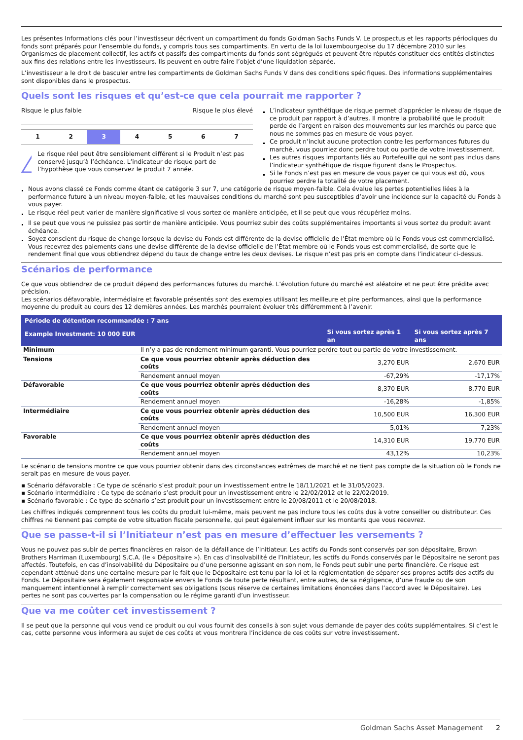Les présentes Informations clés pour l’investisseur décrivent un compartiment du fonds Goldman Sachs Funds V. Le prospectus et les rapports périodiques du fonds sont préparés pour l’ensemble du fonds, y compris tous ses compartiments. En vertu de la loi luxembourgeoise du 17 décembre 2010 sur les Organismes de placement collectif, les actifs et passifs des compartiments du fonds sont ségrégués et peuvent être réputés constituer des entités distinctes aux fins des relations entre les investisseurs. Ils peuvent en outre faire l’objet d’une liquidation séparée.
L’investisseur a le droit de basculer entre les compartiments de Goldman Sachs Funds V dans des conditions spécifiques. Des informations supplémentaires sont disponibles dans le prospectus.
Quels sont les risques et qu’est-ce que cela pourrait me rapporter ?
Risque le plus faible Risque le plus élevé
1 2 3 4 5 6 7
!
Le risque réel peut être sensiblement différent si le Produit n’est pas conservé jusqu’à l’échéance. L’indicateur de risque part de l’hypothèse que vous conservez le produit 7 année.
L’indicateur synthétique de risque permet d’apprécier le niveau de risque de ce produit par rapport à d’autres. Il montre la probabilité que le produit perde de l’argent en raison des mouvements sur les marchés ou parce que nous ne sommes pas en mesure de vous payer.
Ce produit n’inclut aucune protection contre les performances futures du marché, vous pourriez donc perdre tout ou partie de votre investissement.
Les autres risques importants liés au Portefeuille qui ne sont pas inclus dans l’indicateur synthétique de risque figurent dans le Prospectus.
Si le Fonds n’est pas en mesure de vous payer ce qui vous est dû, vous pourriez perdre la totalité de votre placement.
Nous avons classé ce Fonds comme étant de catégorie 3 sur 7, une catégorie de risque moyen-faible. Cela évalue les pertes potentielles liées à la performance future à un niveau moyen-faible, et les mauvaises conditions du marché sont peu susceptibles d’avoir une incidence sur la capacité du Fonds à vous payer.
Le risque réel peut varier de manière significative si vous sortez de manière anticipée, et il se peut que vous récupériez moins.
Il se peut que vous ne puissiez pas sortir de manière anticipée. Vous pourriez subir des coûts supplémentaires importants si vous sortez du produit avant échéance.
Soyez conscient du risque de change lorsque la devise du Fonds est différente de la devise officielle de l’État membre où le Fonds vous est commercialisé. Vous recevrez des paiements dans une devise différente de la devise officielle de l’État membre où le Fonds vous est commercialisé, de sorte que le rendement final que vous obtiendrez dépend du taux de change entre les deux devises. Le risque n’est pas pris en compte dans l’indicateur ci-dessus.
Scénarios de performance
Ce que vous obtiendrez de ce produit dépend des performances futures du marché. L’évolution future du marché est aléatoire et ne peut être prédite avec précision.
Les scénarios défavorable, intermédiaire et favorable présentés sont des exemples utilisant les meilleure et pire performances, ainsi que la performance moyenne du produit au cours des 12 dernières années. Les marchés pourraient évoluer très différemment à l’avenir.
| Période de détention recommandée : 7 ans | | | |
| --- | --- | --- | --- |
| Example Investment: 10 000 EUR | | Si vous sortez après 1 an | Si vous sortez après 7 ans |
| Minimum | Il n’y a pas de rendement minimum garanti. Vous pourriez perdre tout ou partie de votre investissement. | | |
| Tensions | Ce que vous pourriez obtenir après déduction des coûts | 3,270 EUR | 2,670 EUR |
| | Rendement annuel moyen | -67,29% | -17,17% |
| Défavorable | Ce que vous pourriez obtenir après déduction des coûts | 8,370 EUR | 8,770 EUR |
| | Rendement annuel moyen | -16,28% | -1,85% |
| Intermédiaire | Ce que vous pourriez obtenir après déduction des coûts | 10,500 EUR | 16,300 EUR |
| | Rendement annuel moyen | 5,01% | 7,23% |
| Favorable | Ce que vous pourriez obtenir après déduction des coûts | 14,310 EUR | 19,770 EUR |
| | Rendement annuel moyen | 43,12% | 10,23% |
Le scénario de tensions montre ce que vous pourriez obtenir dans des circonstances extrêmes de marché et ne tient pas compte de la situation où le Fonds ne serait pas en mesure de vous payer.
▪ Scénario défavorable : Ce type de scénario s’est produit pour un investissement entre le 18/11/2021 et le 31/05/2023.
▪ Scénario intermédiaire : Ce type de scénario s’est produit pour un investissement entre le 22/02/2012 et le 22/02/2019.
▪ Scénario favorable : Ce type de scénario s’est produit pour un investissement entre le 20/08/2011 et le 20/08/2018.
Les chiffres indiqués comprennent tous les coûts du produit lui-même, mais peuvent ne pas inclure tous les coûts dus à votre conseiller ou distributeur. Ces chiffres ne tiennent pas compte de votre situation fiscale personnelle, qui peut également influer sur les montants que vous recevrez.
Que se passe-t-il si l’Initiateur n’est pas en mesure d’effectuer les versements ?
Vous ne pouvez pas subir de pertes financières en raison de la défaillance de l’Initiateur. Les actifs du Fonds sont conservés par son dépositaire, Brown Brothers Harriman (Luxembourg) S.C.A. (le « Dépositaire »). En cas d’insolvabilité de l’Initiateur, les actifs du Fonds conservés par le Dépositaire ne seront pas affectés. Toutefois, en cas d’insolvabilité du Dépositaire ou d’une personne agissant en son nom, le Fonds peut subir une perte financière. Ce risque est cependant atténué dans une certaine mesure par le fait que le Dépositaire est tenu par la loi et la réglementation de séparer ses propres actifs des actifs du Fonds. Le Dépositaire sera également responsable envers le Fonds de toute perte résultant, entre autres, de sa négligence, d’une fraude ou de son manquement intentionnel à remplir correctement ses obligations (sous réserve de certaines limitations énoncées dans l’accord avec le Dépositaire). Les pertes ne sont pas couvertes par la compensation ou le régime garanti d’un investisseur.
Que va me coûter cet investissement ?
Il se peut que la personne qui vous vend ce produit ou qui vous fournit des conseils à son sujet vous demande de payer des coûts supplémentaires. Si c’est le cas, cette personne vous informera au sujet de ces coûts et vous montrera l’incidence de ces coûts sur votre investissement.
Goldman Sachs Asset Management 2